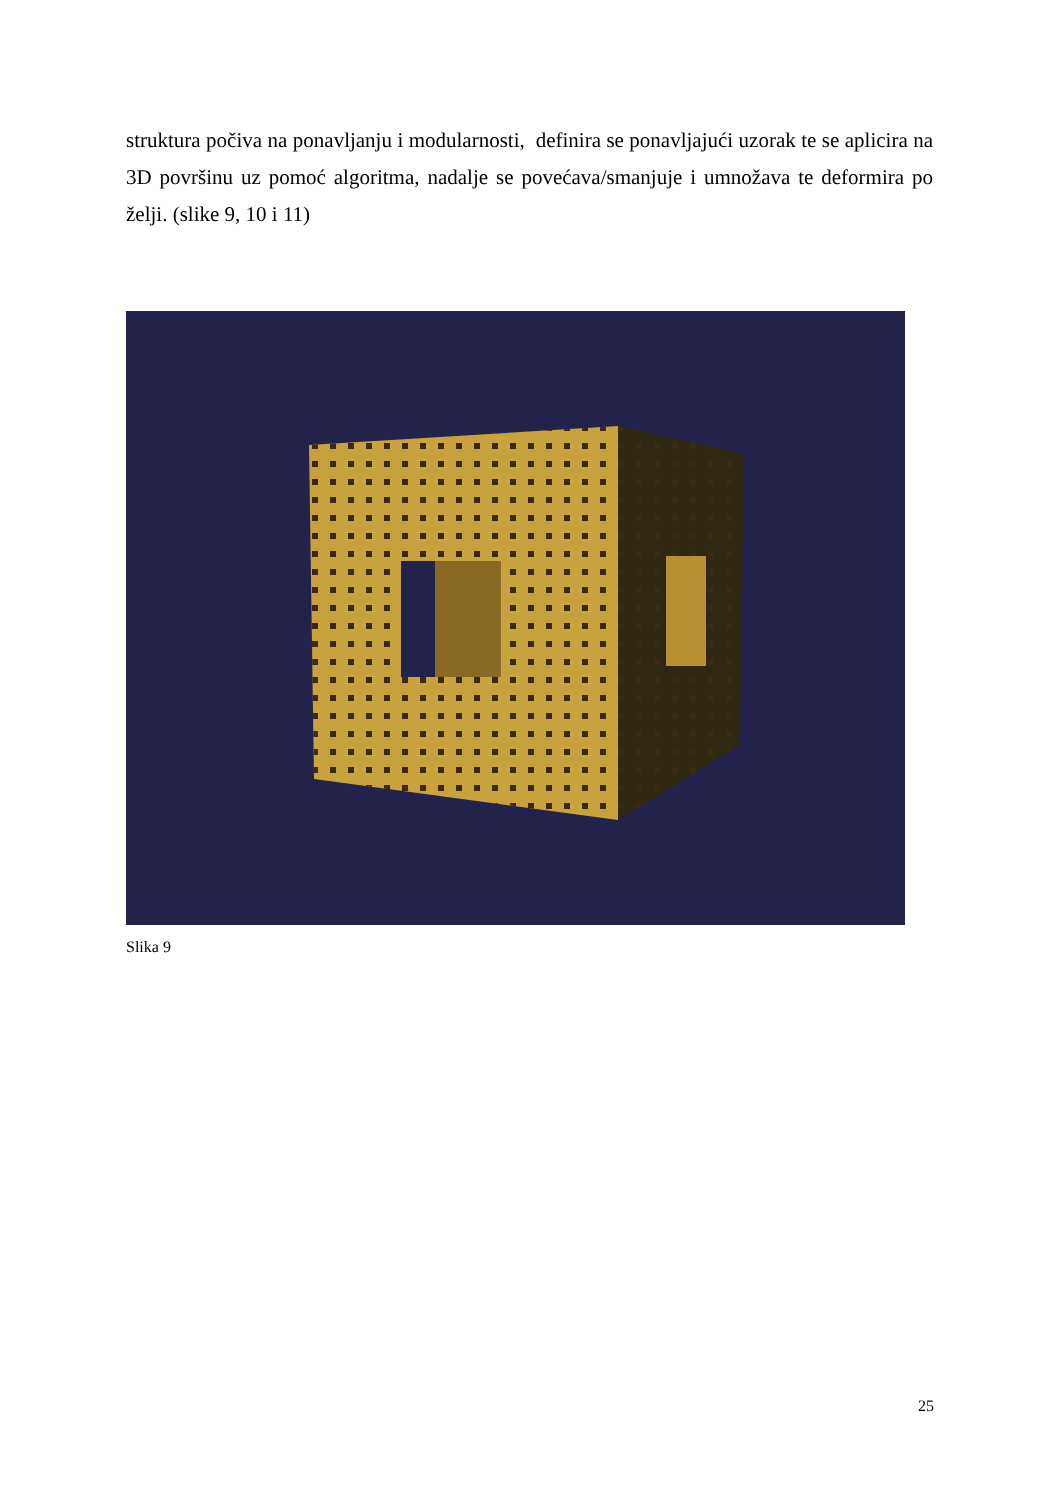struktura počiva na ponavljanju i modularnosti, definira se ponavljajući uzorak te se aplicira na 3D površinu uz pomoć algoritma, nadalje se povećava/smanjuje i umnožava te deformira po želji. (slike 9, 10 i 11)
Slika 9
25